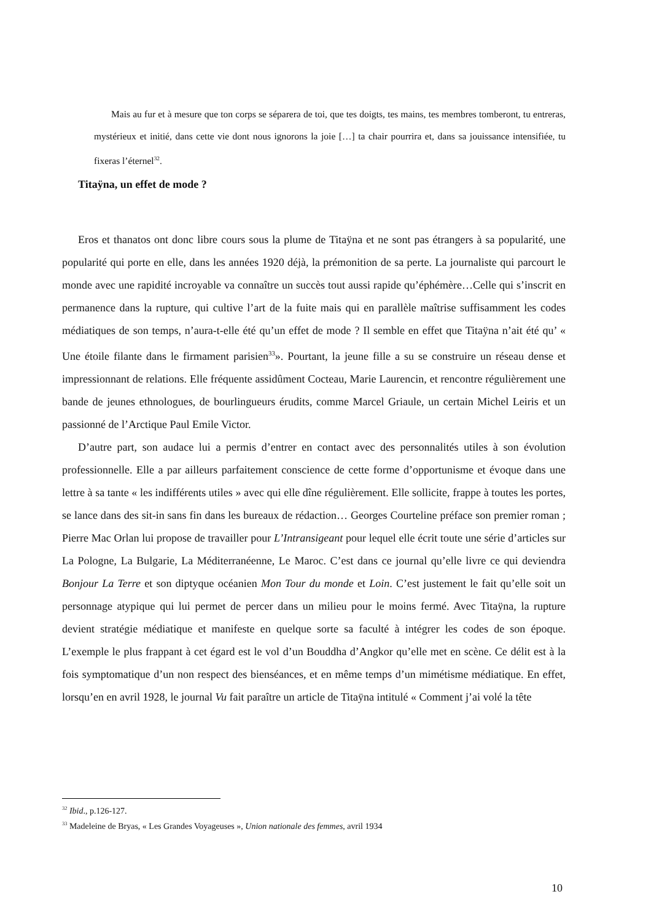Mais au fur et à mesure que ton corps se séparera de toi, que tes doigts, tes mains, tes membres tomberont, tu entreras, mystérieux et initié, dans cette vie dont nous ignorons la joie […] ta chair pourrira et, dans sa jouissance intensifiée, tu fixeras l’éternel<sup>32</sup>.
Titaÿna, un effet de mode ?
Eros et thanatos ont donc libre cours sous la plume de Titaÿna et ne sont pas étrangers à sa popularité, une popularité qui porte en elle, dans les années 1920 déjà, la prémonition de sa perte. La journaliste qui parcourt le monde avec une rapidité incroyable va connaître un succès tout aussi rapide qu’éphémère…Celle qui s’inscrit en permanence dans la rupture, qui cultive l’art de la fuite mais qui en parallèle maîtrise suffisamment les codes médiatiques de son temps, n’aura-t-elle été qu’un effet de mode ? Il semble en effet que Titaÿna n’ait été qu’ « Une étoile filante dans le firmament parisien<sup>33</sup>». Pourtant, la jeune fille a su se construire un réseau dense et impressionnant de relations. Elle fréquente assidûment Cocteau, Marie Laurencin, et rencontre régulièrement une bande de jeunes ethnologues, de bourlingueurs érudits, comme Marcel Griaule, un certain Michel Leiris et un passionné de l’Arctique Paul Emile Victor.
D’autre part, son audace lui a permis d’entrer en contact avec des personnalités utiles à son évolution professionnelle. Elle a par ailleurs parfaitement conscience de cette forme d’opportunisme et évoque dans une lettre à sa tante « les indifférents utiles » avec qui elle dîne régulièrement. Elle sollicite, frappe à toutes les portes, se lance dans des sit-in sans fin dans les bureaux de rédaction… Georges Courteline préface son premier roman ; Pierre Mac Orlan lui propose de travailler pour L’Intransigeant pour lequel elle écrit toute une série d’articles sur La Pologne, La Bulgarie, La Méditerranéenne, Le Maroc. C’est dans ce journal qu’elle livre ce qui deviendra Bonjour La Terre et son diptyque océanien Mon Tour du monde et Loin. C’est justement le fait qu’elle soit un personnage atypique qui lui permet de percer dans un milieu pour le moins fermé. Avec Titaÿna, la rupture devient stratégie médiatique et manifeste en quelque sorte sa faculté à intégrer les codes de son époque. L’exemple le plus frappant à cet égard est le vol d’un Bouddha d’Angkor qu’elle met en scène. Ce délit est à la fois symptomatique d’un non respect des bienséances, et en même temps d’un mimétisme médiatique. En effet, lorsqu’en en avril 1928, le journal Vu fait paraître un article de Titaÿna intitulé « Comment j’ai volé la tête
<sup>32</sup> Ibid., p.126-127.
<sup>33</sup> Madeleine de Bryas, « Les Grandes Voyageuses », Union nationale des femmes, avril 1934
10